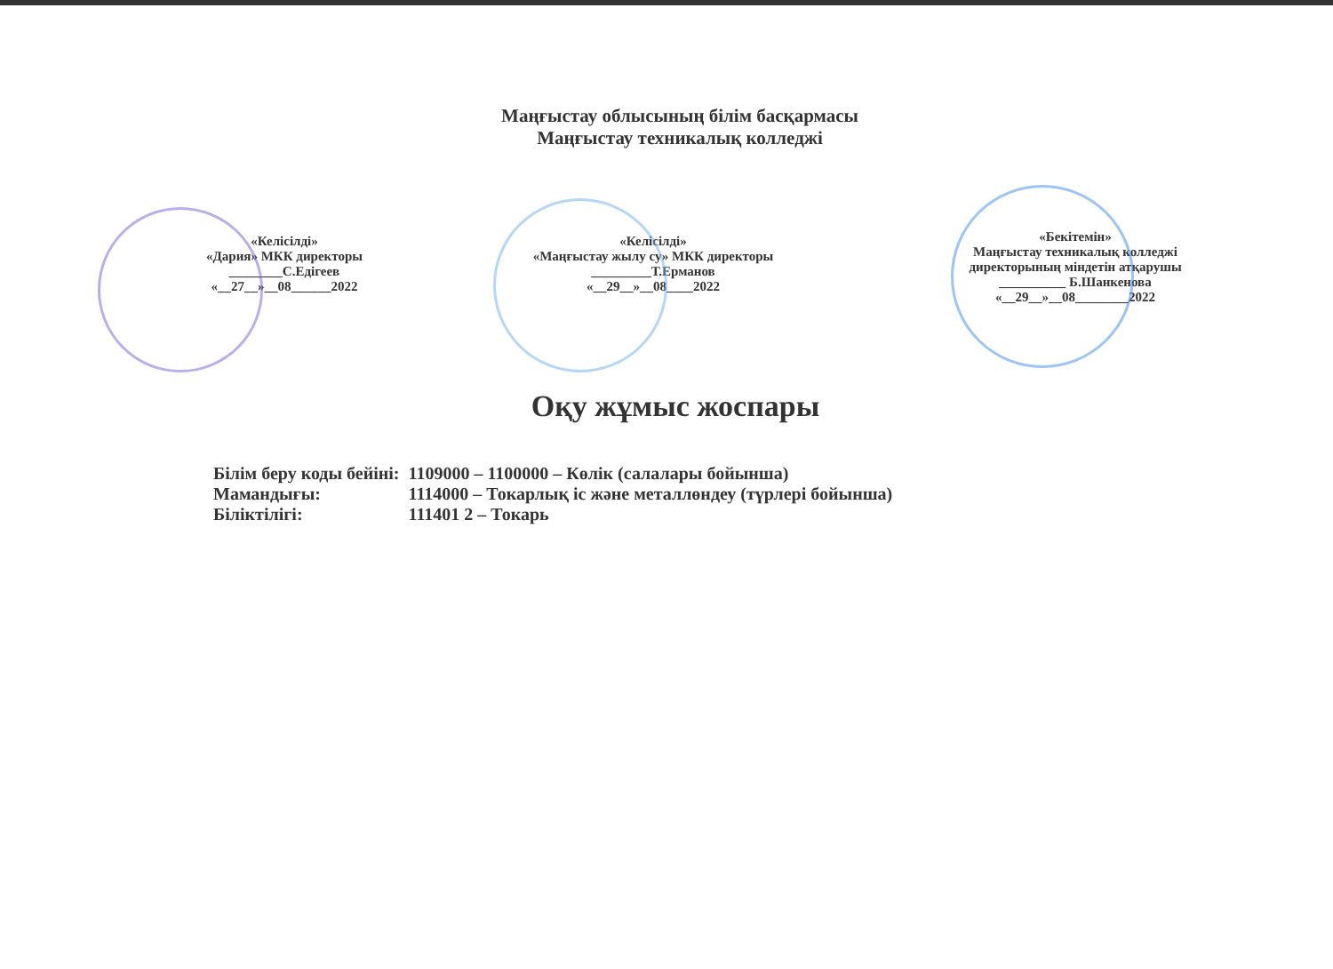Маңғыстау облысының білім басқармасы
Маңғыстау техникалық колледжі
«Келісілді»
«Дария» МКК директоры
________С.Едігеев
«__27__»__08______2022
«Келісілді»
«Маңғыстау жылу су» МКК директоры
_________Т.Ерманов
«__29__»__08____2022
«Бекітемін»
Маңғыстау техникалық колледжі
директорының міндетін атқарушы
__________ Б.Шанкенова
«__29__»__08________2022
Оқу жұмыс жоспары
| Білім беру коды бейіні: | 1109000 – 1100000 – Көлік (салалары бойынша) |
| Мамандығы: | 1114000 – Токарлық іс және металлөндеу (түрлері бойынша) |
| Біліктілігі: | 111401 2 – Токарь |